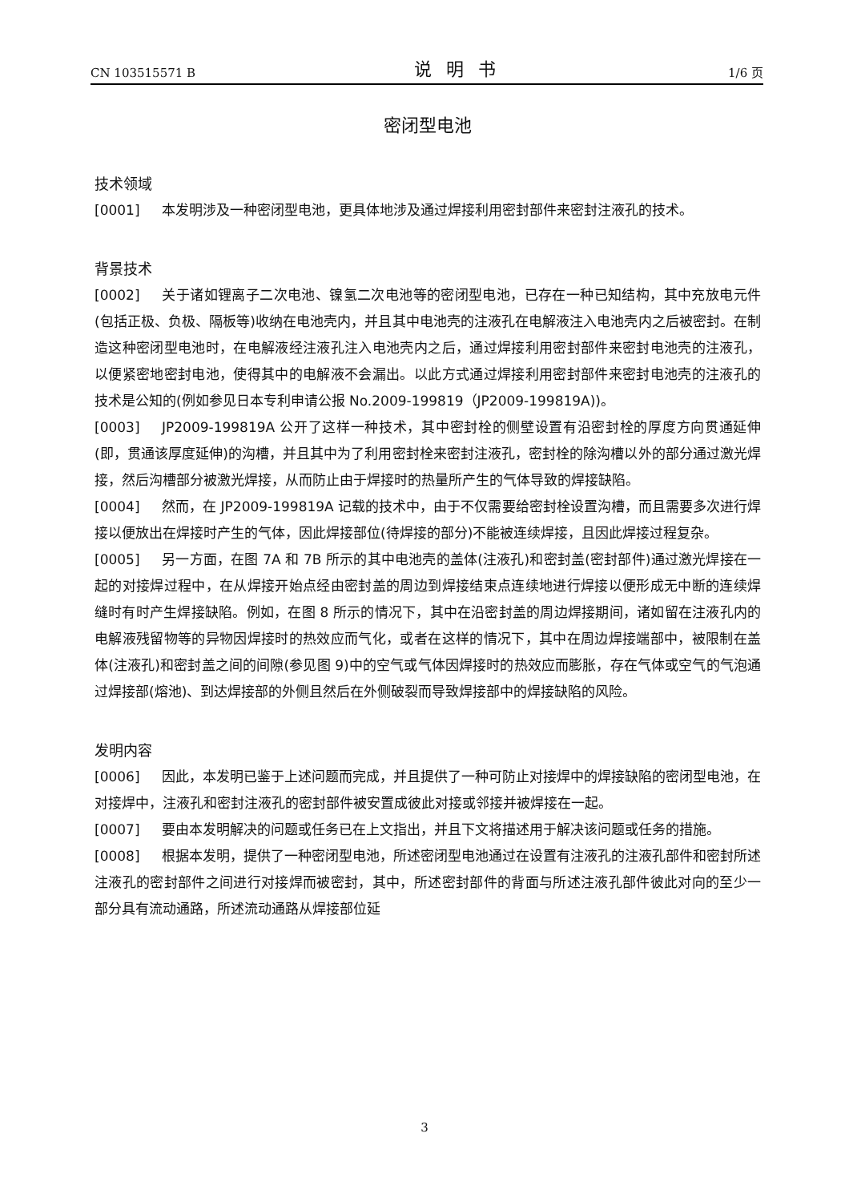CN 103515571 B 说明书 1/6 页
密闭型电池
技术领域
[0001] 本发明涉及一种密闭型电池，更具体地涉及通过焊接利用密封部件来密封注液孔的技术。
背景技术
[0002] 关于诸如锂离子二次电池、镍氢二次电池等的密闭型电池，已存在一种已知结构，其中充放电元件(包括正极、负极、隔板等)收纳在电池壳内，并且其中电池壳的注液孔在电解液注入电池壳内之后被密封。在制造这种密闭型电池时，在电解液经注液孔注入电池壳内之后，通过焊接利用密封部件来密封电池壳的注液孔，以便紧密地密封电池，使得其中的电解液不会漏出。以此方式通过焊接利用密封部件来密封电池壳的注液孔的技术是公知的(例如参见日本专利申请公报 No.2009-199819（JP2009-199819A))。
[0003] JP2009-199819A 公开了这样一种技术，其中密封栓的侧壁设置有沿密封栓的厚度方向贯通延伸(即，贯通该厚度延伸)的沟槽，并且其中为了利用密封栓来密封注液孔，密封栓的除沟槽以外的部分通过激光焊接，然后沟槽部分被激光焊接，从而防止由于焊接时的热量所产生的气体导致的焊接缺陷。
[0004] 然而，在 JP2009-199819A 记载的技术中，由于不仅需要给密封栓设置沟槽，而且需要多次进行焊接以便放出在焊接时产生的气体，因此焊接部位(待焊接的部分)不能被连续焊接，且因此焊接过程复杂。
[0005] 另一方面，在图 7A 和 7B 所示的其中电池壳的盖体(注液孔)和密封盖(密封部件)通过激光焊接在一起的对接焊过程中，在从焊接开始点经由密封盖的周边到焊接结束点连续地进行焊接以便形成无中断的连续焊缝时有时产生焊接缺陷。例如，在图 8 所示的情况下，其中在沿密封盖的周边焊接期间，诸如留在注液孔内的电解液残留物等的异物因焊接时的热效应而气化，或者在这样的情况下，其中在周边焊接端部中，被限制在盖体(注液孔)和密封盖之间的间隙(参见图 9)中的空气或气体因焊接时的热效应而膨胀，存在气体或空气的气泡通过焊接部(熔池)、到达焊接部的外侧且然后在外侧破裂而导致焊接部中的焊接缺陷的风险。
发明内容
[0006] 因此，本发明已鉴于上述问题而完成，并且提供了一种可防止对接焊中的焊接缺陷的密闭型电池，在对接焊中，注液孔和密封注液孔的密封部件被安置成彼此对接或邻接并被焊接在一起。
[0007] 要由本发明解决的问题或任务已在上文指出，并且下文将描述用于解决该问题或任务的措施。
[0008] 根据本发明，提供了一种密闭型电池，所述密闭型电池通过在设置有注液孔的注液孔部件和密封所述注液孔的密封部件之间进行对接焊而被密封，其中，所述密封部件的背面与所述注液孔部件彼此对向的至少一部分具有流动通路，所述流动通路从焊接部位延
3